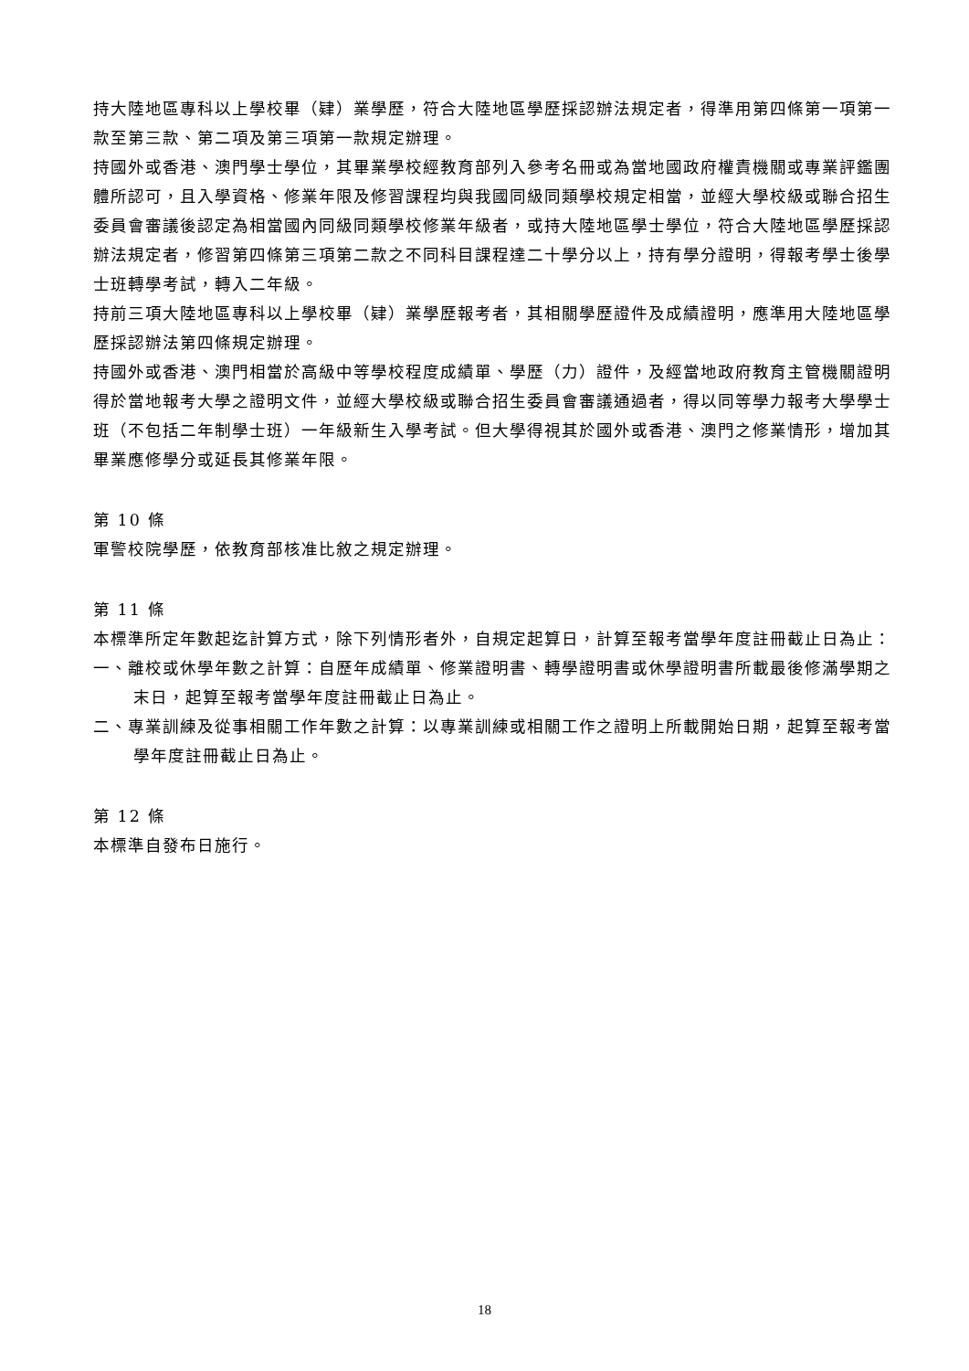持大陸地區專科以上學校畢（肄）業學歷，符合大陸地區學歷採認辦法規定者，得準用第四條第一項第一款至第三款、第二項及第三項第一款規定辦理。
持國外或香港、澳門學士學位，其畢業學校經教育部列入參考名冊或為當地國政府權責機關或專業評鑑團體所認可，且入學資格、修業年限及修習課程均與我國同級同類學校規定相當，並經大學校級或聯合招生委員會審議後認定為相當國內同級同類學校修業年級者，或持大陸地區學士學位，符合大陸地區學歷採認辦法規定者，修習第四條第三項第二款之不同科目課程達二十學分以上，持有學分證明，得報考學士後學士班轉學考試，轉入二年級。
持前三項大陸地區專科以上學校畢（肄）業學歷報考者，其相關學歷證件及成績證明，應準用大陸地區學歷採認辦法第四條規定辦理。
持國外或香港、澳門相當於高級中等學校程度成績單、學歷（力）證件，及經當地政府教育主管機關證明得於當地報考大學之證明文件，並經大學校級或聯合招生委員會審議通過者，得以同等學力報考大學學士班（不包括二年制學士班）一年級新生入學考試。但大學得視其於國外或香港、澳門之修業情形，增加其畢業應修學分或延長其修業年限。
第 10 條
軍警校院學歷，依教育部核准比敘之規定辦理。
第 11 條
本標準所定年數起迄計算方式，除下列情形者外，自規定起算日，計算至報考當學年度註冊截止日為止：
一、離校或休學年數之計算：自歷年成績單、修業證明書、轉學證明書或休學證明書所載最後修滿學期之末日，起算至報考當學年度註冊截止日為止。
二、專業訓練及從事相關工作年數之計算：以專業訓練或相關工作之證明上所載開始日期，起算至報考當學年度註冊截止日為止。
第 12 條
本標準自發布日施行。
18